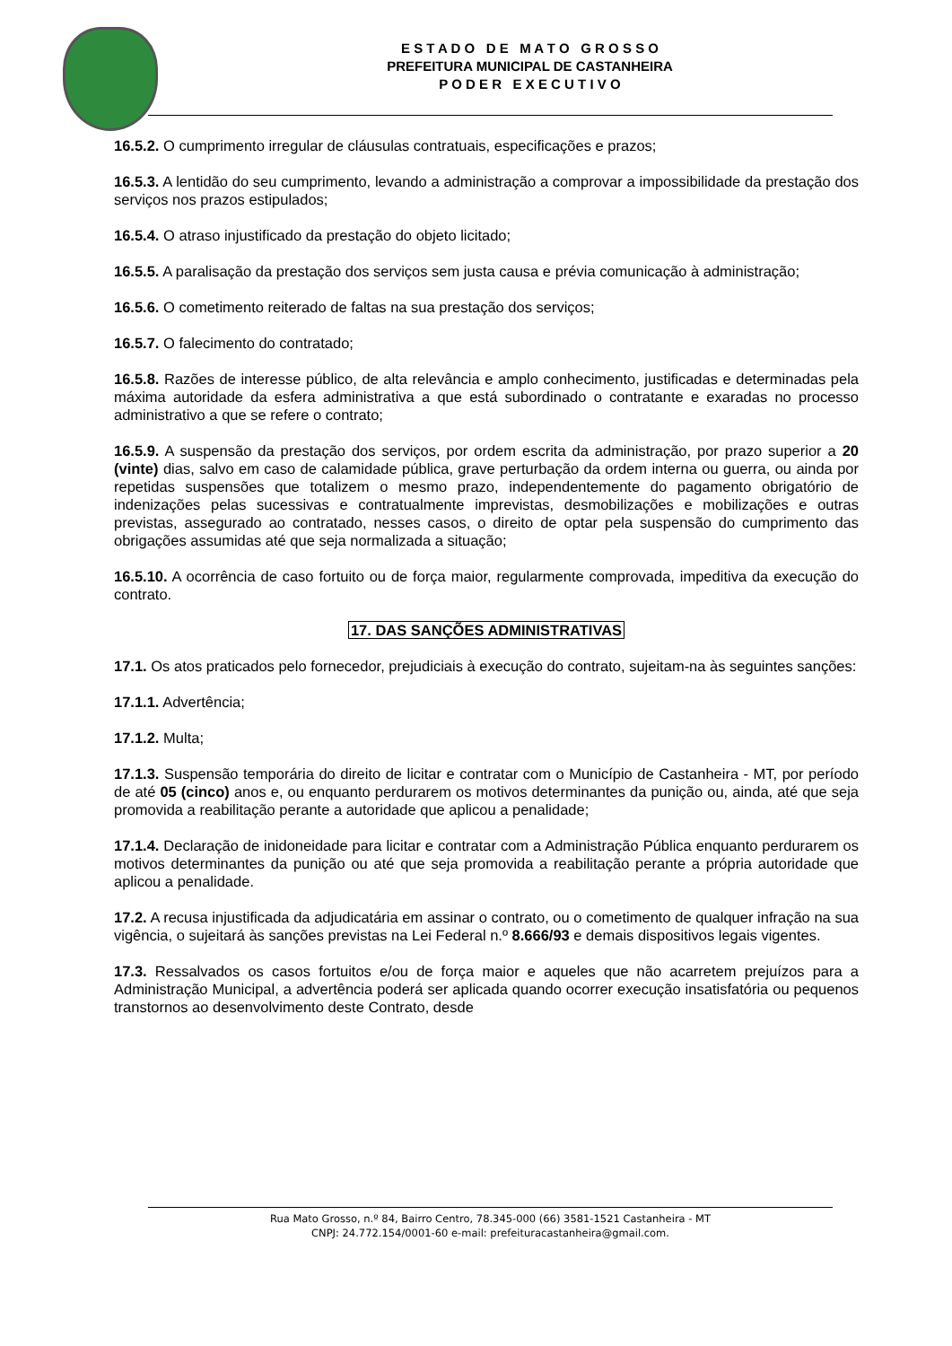E S T A D O D E M A T O G R O S S O
PREFEITURA MUNICIPAL DE CASTANHEIRA
P O D E R E X E C U T I V O
16.5.2. O cumprimento irregular de cláusulas contratuais, especificações e prazos;
16.5.3. A lentidão do seu cumprimento, levando a administração a comprovar a impossibilidade da prestação dos serviços nos prazos estipulados;
16.5.4. O atraso injustificado da prestação do objeto licitado;
16.5.5. A paralisação da prestação dos serviços sem justa causa e prévia comunicação à administração;
16.5.6. O cometimento reiterado de faltas na sua prestação dos serviços;
16.5.7. O falecimento do contratado;
16.5.8. Razões de interesse público, de alta relevância e amplo conhecimento, justificadas e determinadas pela máxima autoridade da esfera administrativa a que está subordinado o contratante e exaradas no processo administrativo a que se refere o contrato;
16.5.9. A suspensão da prestação dos serviços, por ordem escrita da administração, por prazo superior a 20 (vinte) dias, salvo em caso de calamidade pública, grave perturbação da ordem interna ou guerra, ou ainda por repetidas suspensões que totalizem o mesmo prazo, independentemente do pagamento obrigatório de indenizações pelas sucessivas e contratualmente imprevistas, desmobilizações e mobilizações e outras previstas, assegurado ao contratado, nesses casos, o direito de optar pela suspensão do cumprimento das obrigações assumidas até que seja normalizada a situação;
16.5.10. A ocorrência de caso fortuito ou de força maior, regularmente comprovada, impeditiva da execução do contrato.
17. DAS SANÇÕES ADMINISTRATIVAS
17.1. Os atos praticados pelo fornecedor, prejudiciais à execução do contrato, sujeitam-na às seguintes sanções:
17.1.1. Advertência;
17.1.2. Multa;
17.1.3. Suspensão temporária do direito de licitar e contratar com o Município de Castanheira - MT, por período de até 05 (cinco) anos e, ou enquanto perdurarem os motivos determinantes da punição ou, ainda, até que seja promovida a reabilitação perante a autoridade que aplicou a penalidade;
17.1.4. Declaração de inidoneidade para licitar e contratar com a Administração Pública enquanto perdurarem os motivos determinantes da punição ou até que seja promovida a reabilitação perante a própria autoridade que aplicou a penalidade.
17.2. A recusa injustificada da adjudicatária em assinar o contrato, ou o cometimento de qualquer infração na sua vigência, o sujeitará às sanções previstas na Lei Federal n.º 8.666/93 e demais dispositivos legais vigentes.
17.3. Ressalvados os casos fortuitos e/ou de força maior e aqueles que não acarretem prejuízos para a Administração Municipal, a advertência poderá ser aplicada quando ocorrer execução insatisfatória ou pequenos transtornos ao desenvolvimento deste Contrato, desde
Rua Mato Grosso, n.º 84, Bairro Centro, 78.345-000 (66) 3581-1521 Castanheira - MT
CNPJ: 24.772.154/0001-60 e-mail: prefeituracastanheira@gmail.com.